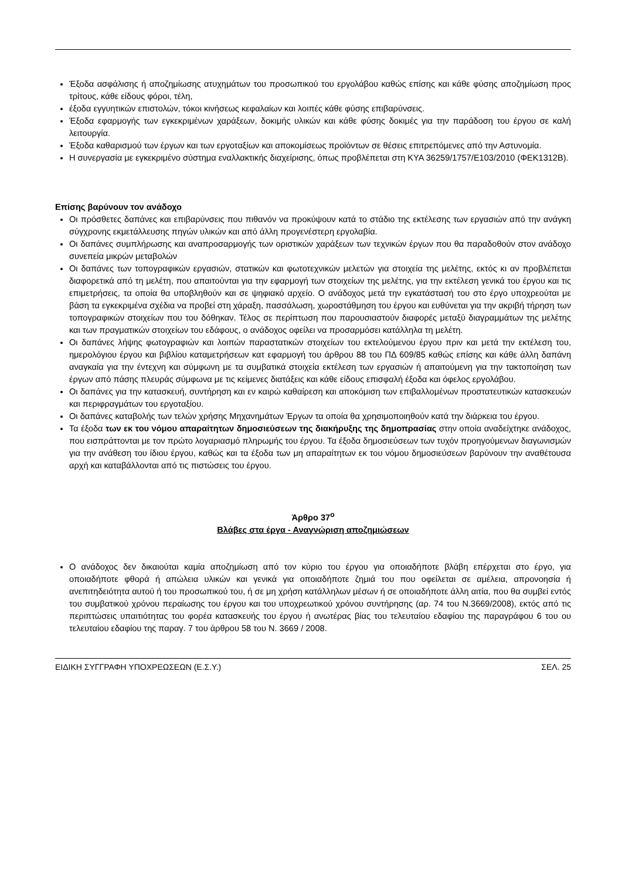Έξοδα ασφάλισης ή αποζημίωσης ατυχημάτων του προσωπικού του εργολάβου καθώς επίσης και κάθε φύσης αποζημίωση προς τρίτους, κάθε είδους φόροι, τέλη,
έξοδα εγγυητικών επιστολών, τόκοι κινήσεως κεφαλαίων και λοιπές κάθε φύσης επιβαρύνσεις.
Έξοδα εφαρμογής των εγκεκριμένων χαράξεων, δοκιμής υλικών και κάθε φύσης δοκιμές για την παράδοση του έργου σε καλή λειτουργία.
Έξοδα καθαρισμού των έργων και των εργοταξίων και αποκομίσεως προϊόντων σε θέσεις επιτρεπόμενες από την Αστυνομία.
Η συνεργασία με εγκεκριμένο σύστημα εναλλακτικής διαχείρισης, όπως προβλέπεται στη ΚΥΑ 36259/1757/Ε103/2010 (ΦΕΚ1312Β).
Επίσης βαρύνουν τον ανάδοχο
Οι πρόσθετες δαπάνες και επιβαρύνσεις που πιθανόν να προκύψουν κατά το στάδιο της εκτέλεσης των εργασιών από την ανάγκη σύγχρονης εκμετάλλευσης πηγών υλικών και από άλλη προγενέστερη εργολαβία.
Οι δαπάνες συμπλήρωσης και αναπροσαρμογής των οριστικών χαράξεων των τεχνικών έργων που θα παραδοθούν στον ανάδοχο συνεπεία μικρών μεταβολών
Οι δαπάνες των τοπογραφικών εργασιών, στατικών και φωτοτεχνικών μελετών για στοιχεία της μελέτης, εκτός κι αν προβλέπεται διαφορετικά από τη μελέτη, που απαιτούνται για την εφαρμογή των στοιχείων της μελέτης, για την εκτέλεση γενικά του έργου και τις επιμετρήσεις, τα οποία θα υποβληθούν και σε ψηφιακό αρχείο. Ο ανάδοχος μετά την εγκατάστασή του στο έργο υποχρεούται με βάση τα εγκεκριμένα σχέδια να προβεί στη χάραξη, πασσάλωση, χωροστάθμηση του έργου και ευθύνεται για την ακριβή τήρηση των τοπογραφικών στοιχείων που του δόθηκαν. Τέλος σε περίπτωση που παρουσιαστούν διαφορές μεταξύ διαγραμμάτων της μελέτης και των πραγματικών στοιχείων του εδάφους, ο ανάδοχος οφείλει να προσαρμόσει κατάλληλα τη μελέτη.
Οι δαπάνες λήψης φωτογραφιών και λοιπών παραστατικών στοιχείων του εκτελούμενου έργου πριν και μετά την εκτέλεση του, ημερολόγιου έργου και βιβλίου καταμετρήσεων κατ εφαρμογή του άρθρου 88 του ΠΔ 609/85 καθώς επίσης και κάθε άλλη δαπάνη αναγκαία για την έντεχνη και σύμφωνη με τα συμβατικά στοιχεία εκτέλεση των εργασιών ή απαιτούμενη για την τακτοποίηση των έργων από πάσης πλευράς σύμφωνα με τις κείμενες διατάξεις και κάθε είδους επισφαλή έξοδα και όφελος εργολάβου.
Οι δαπάνες για την κατασκευή, συντήρηση και εν καιρώ καθαίρεση και αποκόμιση των επιβαλλομένων προστατευτικών κατασκευών και περιφραγμάτων του εργοταξίου.
Οι δαπάνες καταβολής των τελών χρήσης Μηχανημάτων Έργων τα οποία θα χρησιμοποιηθούν κατά την διάρκεια του έργου.
Τα έξοδα των εκ του νόμου απαραίτητων δημοσιεύσεων της διακήρυξης της δημοπρασίας στην οποία αναδείχτηκε ανάδοχος, που εισπράττονται με τον πρώτο λογαριασμό πληρωμής του έργου. Τα έξοδα δημοσιεύσεων των τυχόν προηγούμενων διαγωνισμών για την ανάθεση του ίδιου έργου, καθώς και τα έξοδα των μη απαραίτητων εκ του νόμου δημοσιεύσεων βαρύνουν την αναθέτουσα αρχή και καταβάλλονται από τις πιστώσεις του έργου.
Άρθρο 37<sup>ο</sup>
Βλάβες στα έργα - Αναγνώριση αποζημιώσεων
Ο ανάδοχος δεν δικαιούται καμία αποζημίωση από τον κύριο του έργου για οποιαδήποτε βλάβη επέρχεται στο έργο, για οποιαδήποτε φθορά ή απώλεια υλικών και γενικά για οποιαδήποτε ζημιά του που οφείλεται σε αμέλεια, απρονοησία ή ανεπιτηδειότητα αυτού ή του προσωπικού του, ή σε μη χρήση κατάλληλων μέσων ή σε οποιαδήποτε άλλη αιτία, που θα συμβεί εντός του συμβατικού χρόνου περαίωσης του έργου και του υποχρεωτικού χρόνου συντήρησης (αρ. 74 του Ν.3669/2008), εκτός από τις περιπτώσεις υπαιτιότητας του φορέα κατασκευής του έργου ή ανωτέρας βίας του τελευταίου εδαφίου της παραγράφου 6 του ου τελευταίου εδαφίου της παραγ. 7 του άρθρου 58 του Ν. 3669 / 2008.
ΕΙΔΙΚΗ ΣΥΓΓΡΑΦΗ ΥΠΟΧΡΕΩΣΕΩΝ (Ε.Σ.Υ.) ΣΕΛ. 25